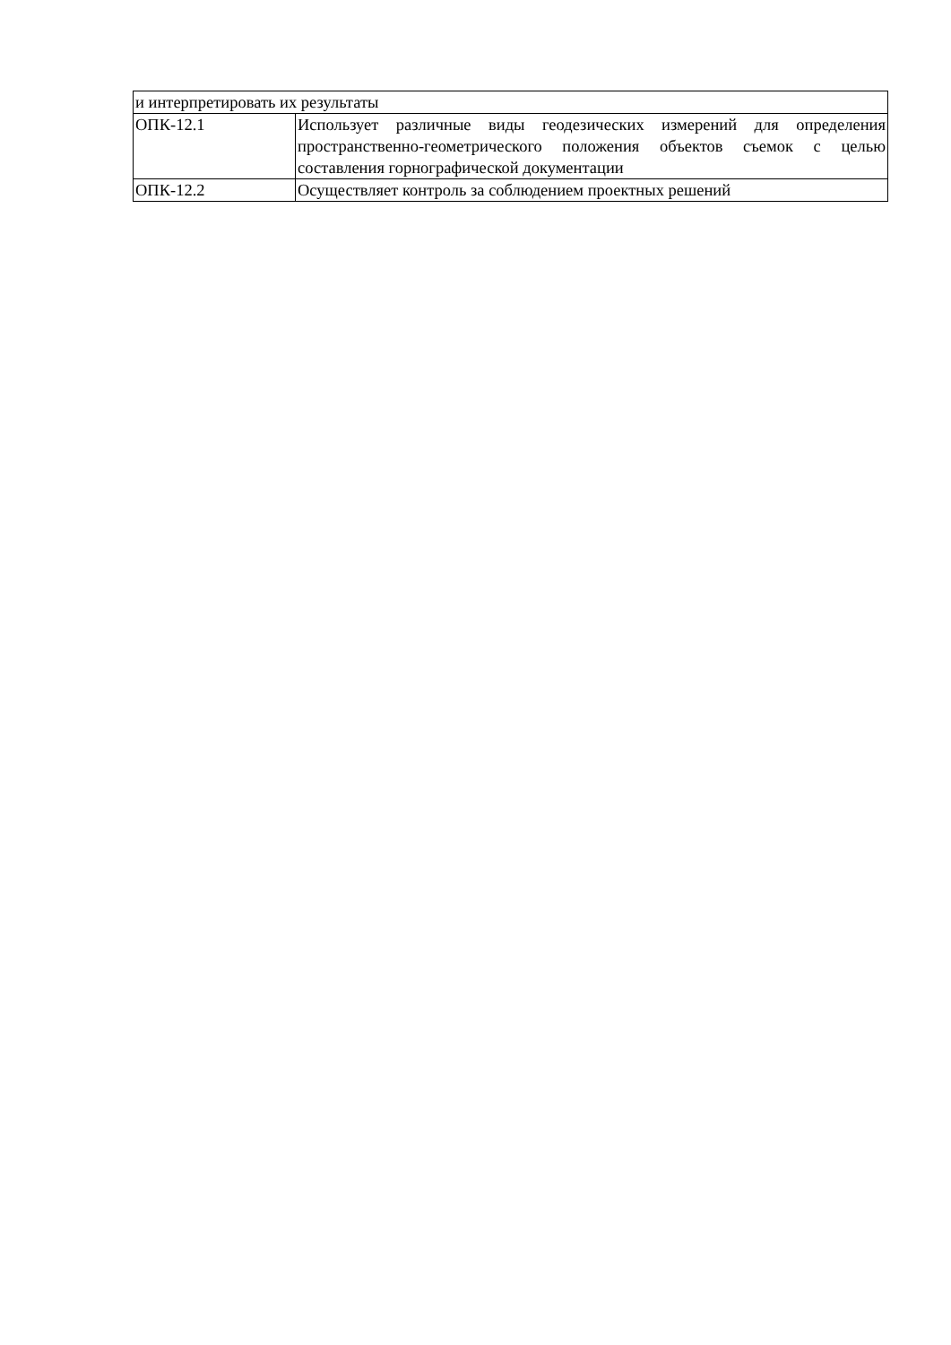| и интерпретировать их результаты | |
| ОПК-12.1 | Использует различные виды геодезических измерений для определения пространственно-геометрического положения объектов съемок с целью составления горнографической документации |
| ОПК-12.2 | Осуществляет контроль за соблюдением проектных решений |